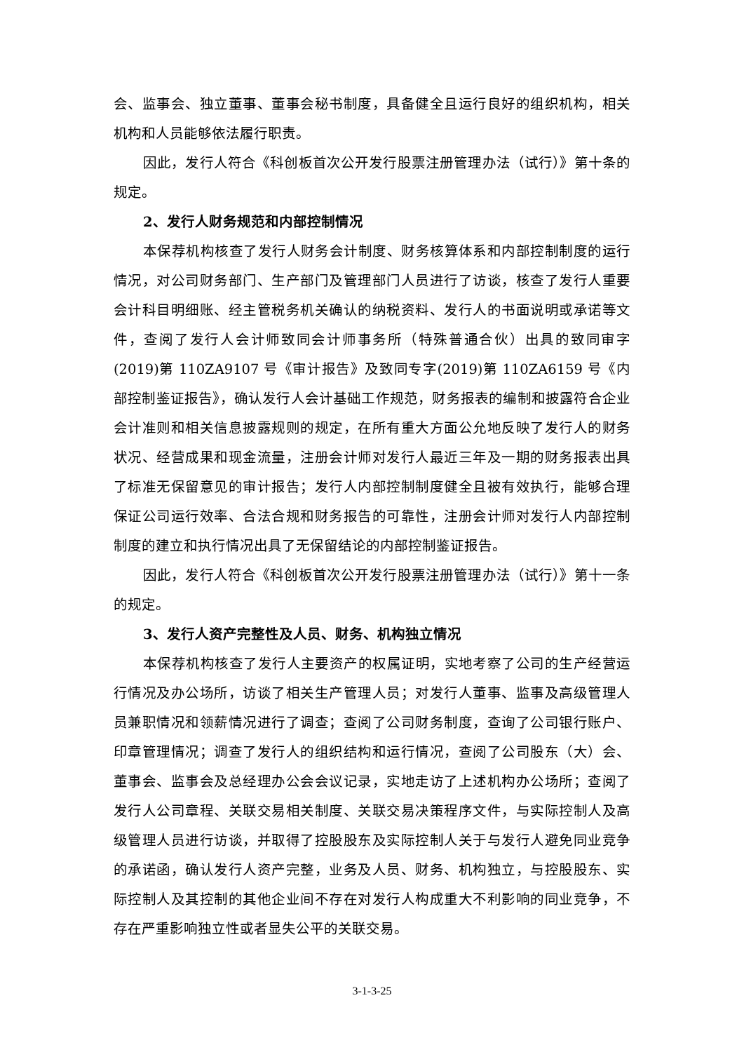会、监事会、独立董事、董事会秘书制度，具备健全且运行良好的组织机构，相关机构和人员能够依法履行职责。
因此，发行人符合《科创板首次公开发行股票注册管理办法（试行）》第十条的规定。
2、发行人财务规范和内部控制情况
本保荐机构核查了发行人财务会计制度、财务核算体系和内部控制制度的运行情况，对公司财务部门、生产部门及管理部门人员进行了访谈，核查了发行人重要会计科目明细账、经主管税务机关确认的纳税资料、发行人的书面说明或承诺等文件，查阅了发行人会计师致同会计师事务所（特殊普通合伙）出具的致同审字(2019)第 110ZA9107 号《审计报告》及致同专字(2019)第 110ZA6159 号《内部控制鉴证报告》，确认发行人会计基础工作规范，财务报表的编制和披露符合企业会计准则和相关信息披露规则的规定，在所有重大方面公允地反映了发行人的财务状况、经营成果和现金流量，注册会计师对发行人最近三年及一期的财务报表出具了标准无保留意见的审计报告；发行人内部控制制度健全且被有效执行，能够合理保证公司运行效率、合法合规和财务报告的可靠性，注册会计师对发行人内部控制制度的建立和执行情况出具了无保留结论的内部控制鉴证报告。
因此，发行人符合《科创板首次公开发行股票注册管理办法（试行）》第十一条的规定。
3、发行人资产完整性及人员、财务、机构独立情况
本保荐机构核查了发行人主要资产的权属证明，实地考察了公司的生产经营运行情况及办公场所，访谈了相关生产管理人员；对发行人董事、监事及高级管理人员兼职情况和领薪情况进行了调查；查阅了公司财务制度，查询了公司银行账户、印章管理情况；调查了发行人的组织结构和运行情况，查阅了公司股东（大）会、董事会、监事会及总经理办公会会议记录，实地走访了上述机构办公场所；查阅了发行人公司章程、关联交易相关制度、关联交易决策程序文件，与实际控制人及高级管理人员进行访谈，并取得了控股股东及实际控制人关于与发行人避免同业竞争的承诺函，确认发行人资产完整，业务及人员、财务、机构独立，与控股股东、实际控制人及其控制的其他企业间不存在对发行人构成重大不利影响的同业竞争，不存在严重影响独立性或者显失公平的关联交易。
3-1-3-25